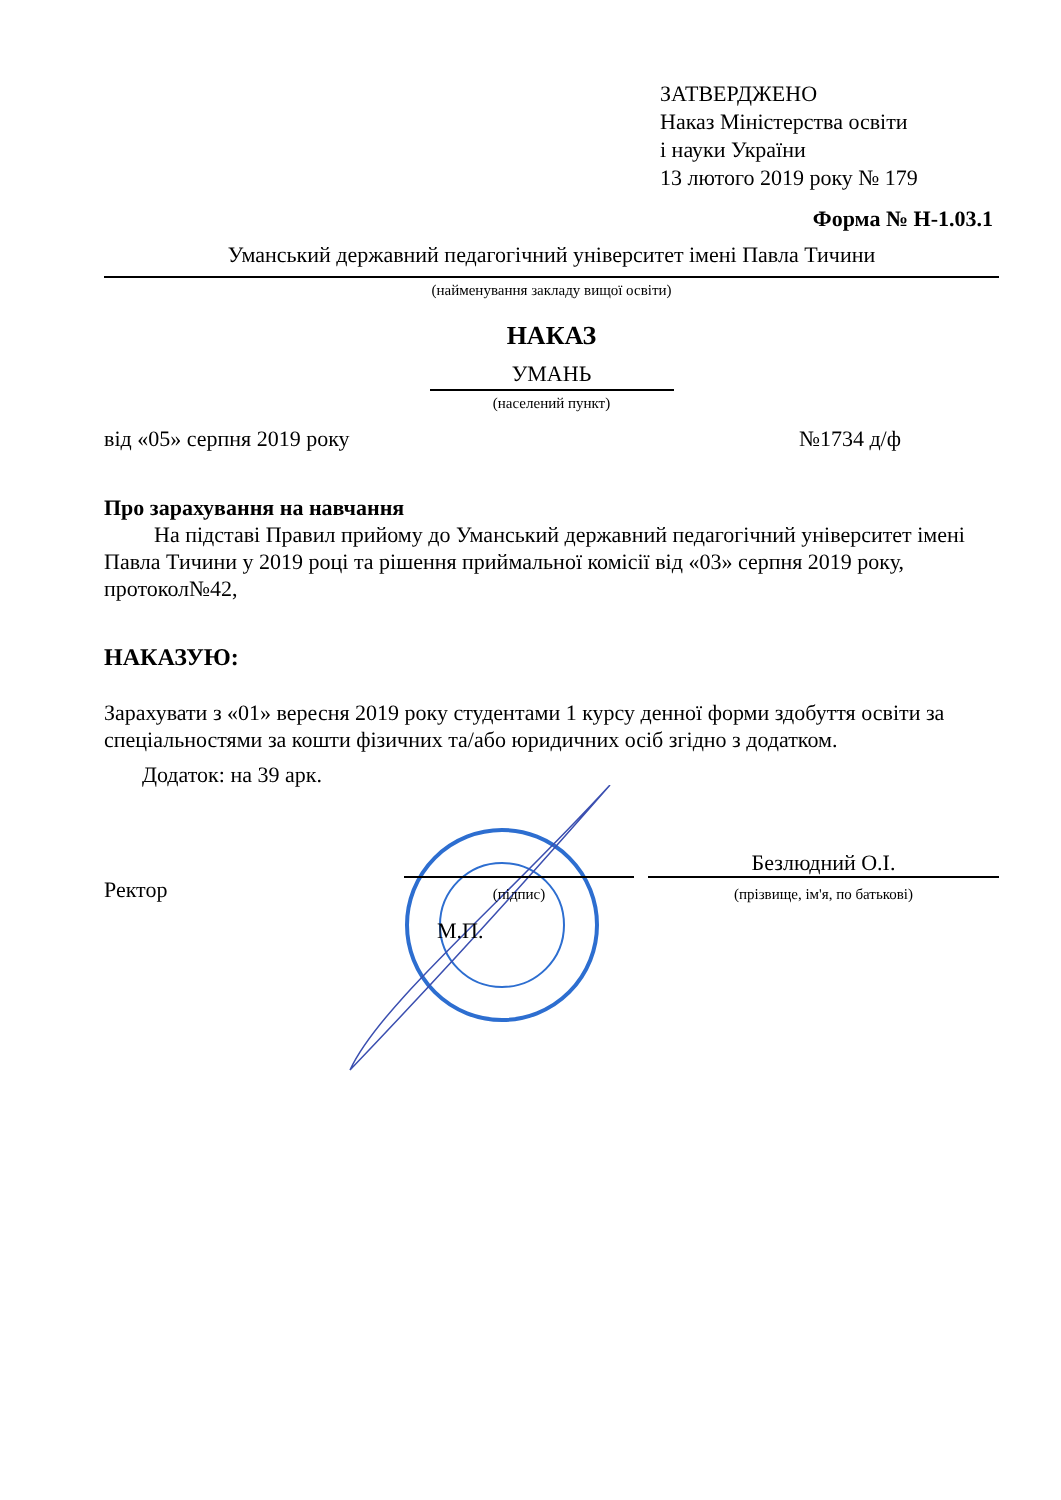ЗАТВЕРДЖЕНО
Наказ Міністерства освіти
і науки України
13 лютого 2019 року № 179
Форма № Н-1.03.1
Уманський державний педагогічний університет імені Павла Тичини
(найменування закладу вищої освіти)
НАКАЗ
УМАНЬ
(населений пункт)
від «05» серпня 2019 року №1734 д/ф
Про зарахування на навчання
На підставі Правил прийому до Уманський державний педагогічний університет імені Павла Тичини у 2019 році та рішення приймальної комісії від «03» серпня 2019 року, протокол№42,
НАКАЗУЮ:
Зарахувати з «01» вересня 2019 року студентами 1 курсу денної форми здобуття освіти за спеціальностями за кошти фізичних та/або юридичних осіб згідно з додатком.
Додаток: на 39 арк.
Ректор
(підпис)
Безлюдний О.І.
(прізвище, ім'я, по батькові)
М.П.